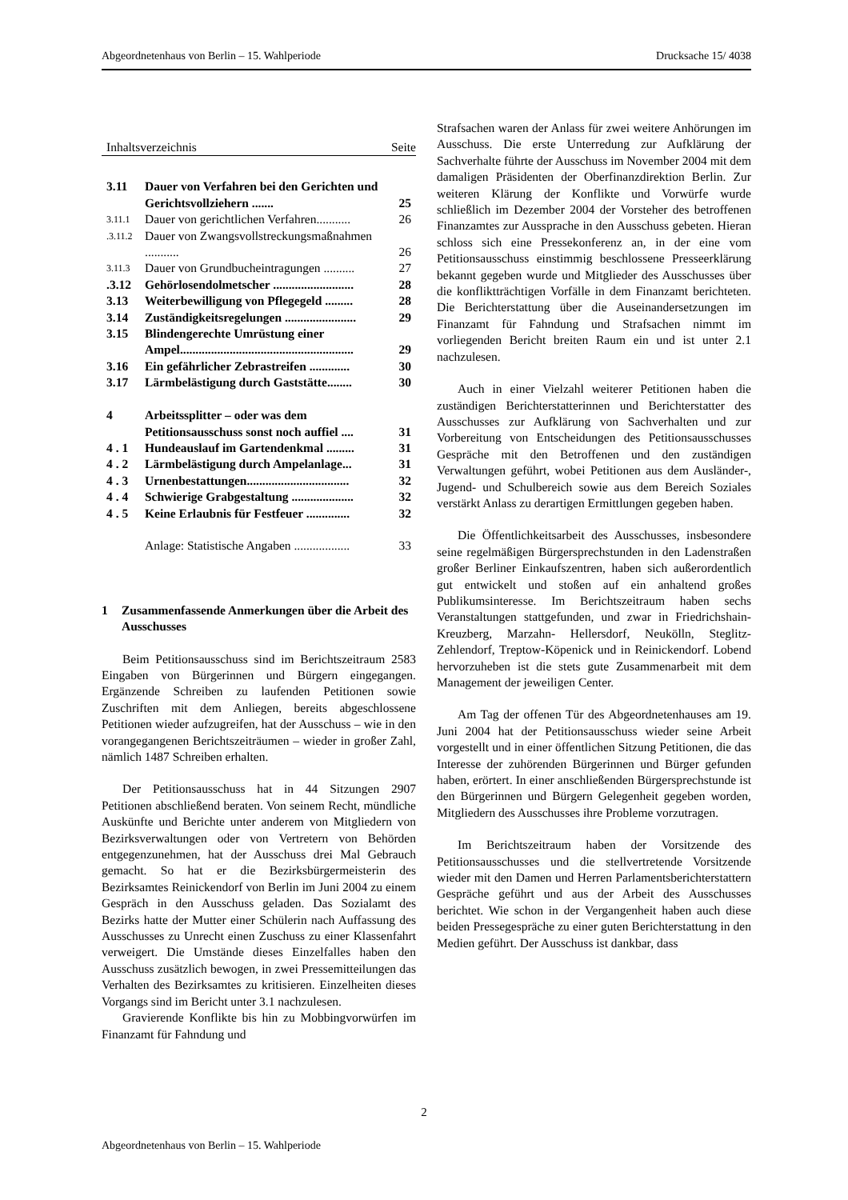Abgeordnetenhaus von Berlin – 15. Wahlperiode Drucksache 15/ 4038
Inhaltsverzeichnis Seite
| 3.11 | Dauer von Verfahren bei den Gerichten und Gerichtsvollziehern ....... | 25 |
| 3.11.1 | Dauer von gerichtlichen Verfahren........... | 26 |
| .3.11.2 | Dauer von Zwangsvollstreckungsmaßnahmen ........... | 26 |
| 3.11.3 | Dauer von Grundbucheintragungen .......... | 27 |
| .3.12 | Gehörlosendolmetscher .......................... | 28 |
| 3.13 | Weiterbewilligung von Pflegegeld ......... | 28 |
| 3.14 | Zuständigkeitsregelungen ....................... | 29 |
| 3.15 | Blindengerechte Umrüstung einer Ampel........................................................ | 29 |
| 3.16 | Ein gefährlicher Zebrastreifen ............. | 30 |
| 3.17 | Lärmbelästigung durch Gaststätte........ | 30 |
| 4 | Arbeitssplitter – oder was dem Petitionsausschuss sonst noch auffiel .... | 31 |
| 4 . 1 | Hundeauslauf im Gartendenkmal ......... | 31 |
| 4 . 2 | Lärmbelästigung durch Ampelanlage... | 31 |
| 4 . 3 | Urnenbestattungen................................. | 32 |
| 4 . 4 | Schwierige Grabgestaltung .................... | 32 |
| 4 . 5 | Keine Erlaubnis für Festfeuer .............. | 32 |
| | Anlage: Statistische Angaben .................. | 33 |
1 Zusammenfassende Anmerkungen über die Arbeit des Ausschusses
Beim Petitionsausschuss sind im Berichtszeitraum 2583 Eingaben von Bürgerinnen und Bürgern eingegangen. Ergänzende Schreiben zu laufenden Petitionen sowie Zuschriften mit dem Anliegen, bereits abgeschlossene Petitionen wieder aufzugreifen, hat der Ausschuss – wie in den vorangegangenen Berichtszeiträumen – wieder in großer Zahl, nämlich 1487 Schreiben erhalten.
Der Petitionsausschuss hat in 44 Sitzungen 2907 Petitionen abschließend beraten. Von seinem Recht, mündliche Auskünfte und Berichte unter anderem von Mitgliedern von Bezirksverwaltungen oder von Vertretern von Behörden entgegenzunehmen, hat der Ausschuss drei Mal Gebrauch gemacht. So hat er die Bezirksbürgermeisterin des Bezirksamtes Reinickendorf von Berlin im Juni 2004 zu einem Gespräch in den Ausschuss geladen. Das Sozialamt des Bezirks hatte der Mutter einer Schülerin nach Auffassung des Ausschusses zu Unrecht einen Zuschuss zu einer Klassenfahrt verweigert. Die Umstände dieses Einzelfalles haben den Ausschuss zusätzlich bewogen, in zwei Pressemitteilungen das Verhalten des Bezirksamtes zu kritisieren. Einzelheiten dieses Vorgangs sind im Bericht unter 3.1 nachzulesen.
Gravierende Konflikte bis hin zu Mobbingvorwürfen im Finanzamt für Fahndung und
Strafsachen waren der Anlass für zwei weitere Anhörungen im Ausschuss. Die erste Unterredung zur Aufklärung der Sachverhalte führte der Ausschuss im November 2004 mit dem damaligen Präsidenten der Oberfinanzdirektion Berlin. Zur weiteren Klärung der Konflikte und Vorwürfe wurde schließlich im Dezember 2004 der Vorsteher des betroffenen Finanzamtes zur Aussprache in den Ausschuss gebeten. Hieran schloss sich eine Pressekonferenz an, in der eine vom Petitionsausschuss einstimmig beschlossene Presseerklärung bekannt gegeben wurde und Mitglieder des Ausschusses über die konflikt­trächtigen Vorfälle in dem Finanzamt berichteten. Die Berichterstattung über die Auseinandersetzungen im Finanzamt für Fahndung und Strafsachen nimmt im vorliegenden Bericht breiten Raum ein und ist unter 2.1 nachzulesen.
Auch in einer Vielzahl weiterer Petitionen haben die zuständigen Berichterstatterinnen und Berichter­statter des Ausschusses zur Aufklärung von Sachverhalten und zur Vorbereitung von Entscheidungen des Petitionsausschusses Gespräche mit den Betroffenen und den zuständigen Verwaltungen geführt, wobei Petitionen aus dem Ausländer-, Jugend- und Schulbereich sowie aus dem Bereich Soziales verstärkt Anlass zu derartigen Ermittlungen gegeben haben.
Die Öffentlichkeitsarbeit des Ausschusses, insbesondere seine regelmäßigen Bürgersprechstunden in den Ladenstraßen großer Berliner Einkaufszentren, haben sich außerordentlich gut entwickelt und stoßen auf ein anhaltend großes Publikumsinteresse. Im Berichtszeitraum haben sechs Veranstaltungen statt­gefunden, und zwar in Friedrichshain-Kreuzberg, Marzahn- Hellersdorf, Neukölln, Steglitz-Zehlendorf, Treptow-Köpenick und in Reinickendorf. Lobend hervorzuheben ist die stets gute Zusammenarbeit mit dem Management der jeweiligen Center.
Am Tag der offenen Tür des Abgeordnetenhauses am 19. Juni 2004 hat der Petitionsausschuss wieder seine Arbeit vorgestellt und in einer öffentlichen Sitzung Petitionen, die das Interesse der zuhörenden Bürgerinnen und Bürger gefunden haben, erörtert. In einer anschließenden Bürgersprechstunde ist den Bürgerinnen und Bürgern Gelegenheit gegeben worden, Mitgliedern des Ausschusses ihre Probleme vorzutragen.
Im Berichtszeitraum haben der Vorsitzende des Petitionsausschusses und die stellvertretende Vorsit­zende wieder mit den Damen und Herren Parlamentsberichterstattern Gespräche geführt und aus der Arbeit des Ausschusses berichtet. Wie schon in der Vergangenheit haben auch diese beiden Pressegespräche zu einer guten Berichterstattung in den Medien geführt. Der Ausschuss ist dankbar, dass
2
Abgeordnetenhaus von Berlin – 15. Wahlperiode